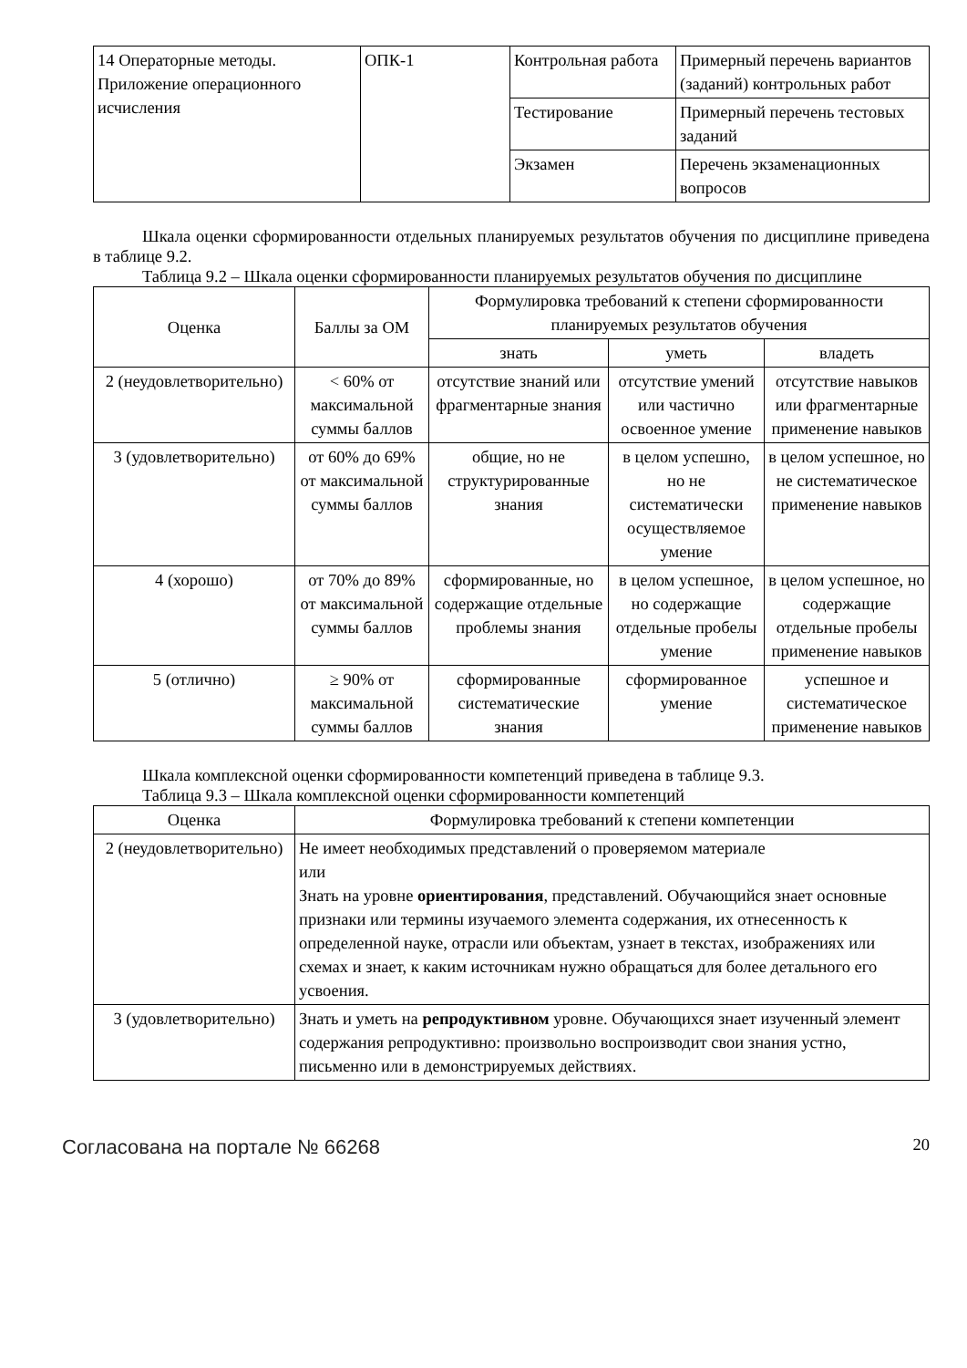| 14 Операторные методы. Приложение операционного исчисления | ОПК-1 | Контрольная работа | Примерный перечень вариантов (заданий) контрольных работ |
| | | Тестирование | Примерный перечень тестовых заданий |
| | | Экзамен | Перечень экзаменационных вопросов |
Шкала оценки сформированности отдельных планируемых результатов обучения по дисциплине приведена в таблице 9.2.
Таблица 9.2 – Шкала оценки сформированности планируемых результатов обучения по дисциплине
| Оценка | Баллы за ОМ | Формулировка требований к степени сформированности планируемых результатов обучения | | |
| --- | --- | --- | --- | --- |
| | | знать | уметь | владеть |
| 2 (неудовлетворительно) | < 60% от максимальной суммы баллов | отсутствие знаний или фрагментарные знания | отсутствие умений или частично освоенное умение | отсутствие навыков или фрагментарные применение навыков |
| 3 (удовлетворительно) | от 60% до 69% от максимальной суммы баллов | общие, но не структурированные знания | в целом успешно, но не систематически осуществляемое умение | в целом успешное, но не систематическое применение навыков |
| 4 (хорошо) | от 70% до 89% от максимальной суммы баллов | сформированные, но содержащие отдельные проблемы знания | в целом успешное, но содержащие отдельные пробелы умение | в целом успешное, но содержащие отдельные пробелы применение навыков |
| 5 (отлично) | ≥ 90% от максимальной суммы баллов | сформированные систематические знания | сформированное умение | успешное и систематическое применение навыков |
Шкала комплексной оценки сформированности компетенций приведена в таблице 9.3.
Таблица 9.3 – Шкала комплексной оценки сформированности компетенций
| Оценка | Формулировка требований к степени компетенции |
| --- | --- |
| 2 (неудовлетворительно) | Не имеет необходимых представлений о проверяемом материале или Знать на уровне ориентирования , представлений. Обучающийся знает основные признаки или термины изучаемого элемента содержания, их отнесенность к определенной науке, отрасли или объектам, узнает в текстах, изображениях или схемах и знает, к каким источникам нужно обращаться для более детального его усвоения. |
| 3 (удовлетворительно) | Знать и уметь на репродуктивном уровне. Обучающихся знает изученный элемент содержания репродуктивно: произвольно воспроизводит свои знания устно, письменно или в демонстрируемых действиях. |
Согласована на портале № 66268 20